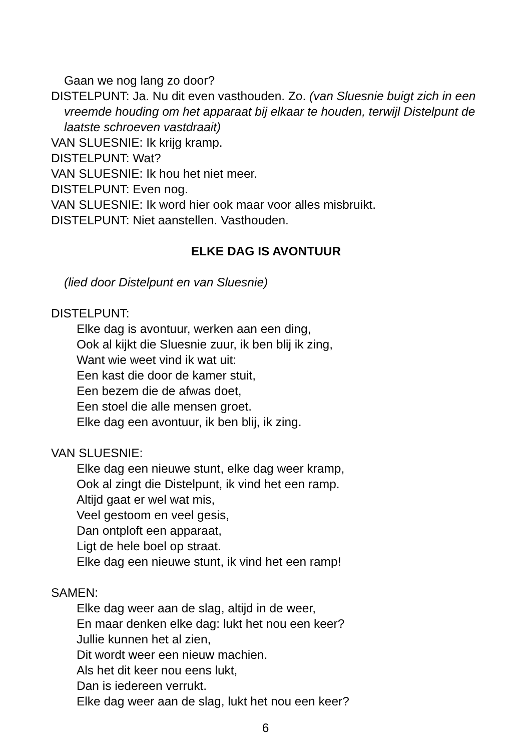Gaan we nog lang zo door?
DISTELPUNT: Ja. Nu dit even vasthouden. Zo. (van Sluesnie buigt zich in een vreemde houding om het apparaat bij elkaar te houden, terwijl Distelpunt de laatste schroeven vastdraait)
VAN SLUESNIE: Ik krijg kramp.
DISTELPUNT: Wat?
VAN SLUESNIE: Ik hou het niet meer.
DISTELPUNT: Even nog.
VAN SLUESNIE: Ik word hier ook maar voor alles misbruikt.
DISTELPUNT: Niet aanstellen. Vasthouden.
ELKE DAG IS AVONTUUR
(lied door Distelpunt en van Sluesnie)
DISTELPUNT:
Elke dag is avontuur, werken aan een ding,
Ook al kijkt die Sluesnie zuur, ik ben blij ik zing,
Want wie weet vind ik wat uit:
Een kast die door de kamer stuit,
Een bezem die de afwas doet,
Een stoel die alle mensen groet.
Elke dag een avontuur, ik ben blij, ik zing.
VAN SLUESNIE:
Elke dag een nieuwe stunt, elke dag weer kramp,
Ook al zingt die Distelpunt, ik vind het een ramp.
Altijd gaat er wel wat mis,
Veel gestoom en veel gesis,
Dan ontploft een apparaat,
Ligt de hele boel op straat.
Elke dag een nieuwe stunt, ik vind het een ramp!
SAMEN:
Elke dag weer aan de slag, altijd in de weer,
En maar denken elke dag: lukt het nou een keer?
Jullie kunnen het al zien,
Dit wordt weer een nieuw machien.
Als het dit keer nou eens lukt,
Dan is iedereen verrukt.
Elke dag weer aan de slag, lukt het nou een keer?
6